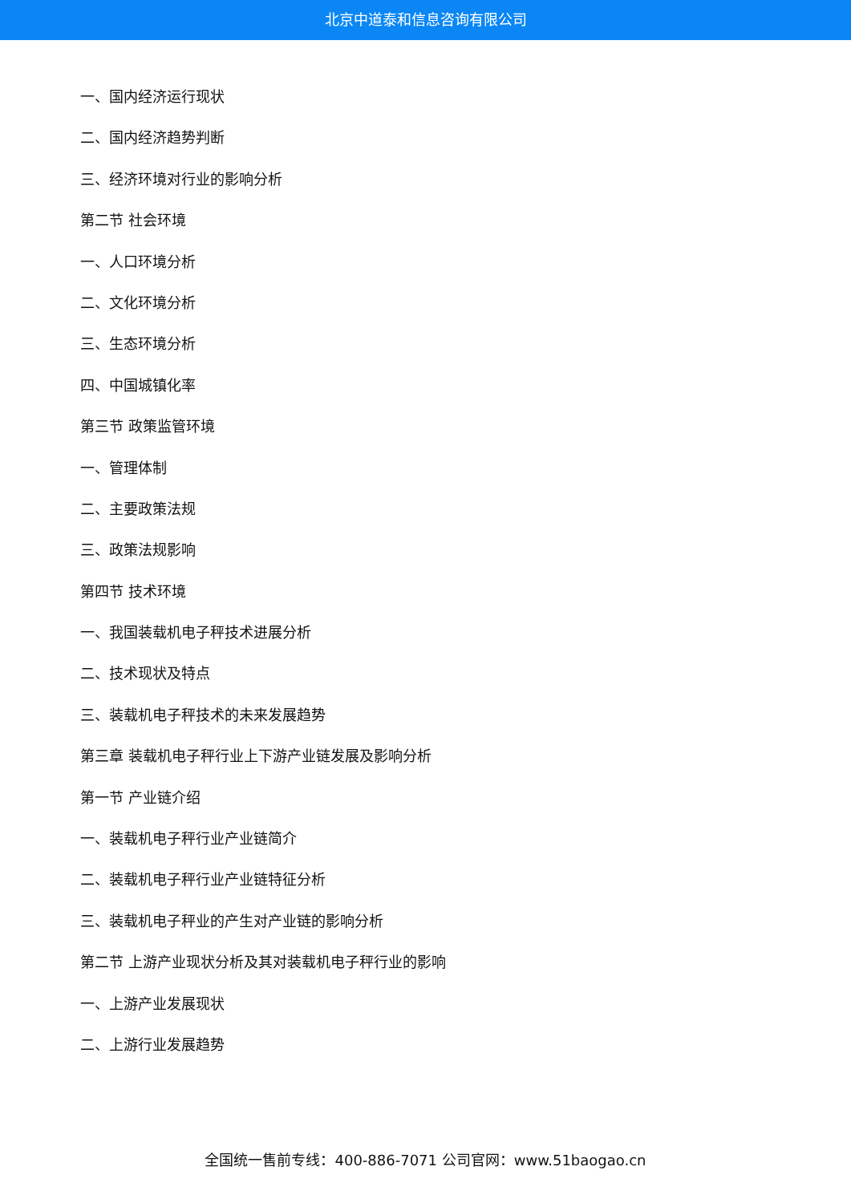北京中道泰和信息咨询有限公司
一、国内经济运行现状
二、国内经济趋势判断
三、经济环境对行业的影响分析
第二节 社会环境
一、人口环境分析
二、文化环境分析
三、生态环境分析
四、中国城镇化率
第三节 政策监管环境
一、管理体制
二、主要政策法规
三、政策法规影响
第四节 技术环境
一、我国装载机电子秤技术进展分析
二、技术现状及特点
三、装载机电子秤技术的未来发展趋势
第三章 装载机电子秤行业上下游产业链发展及影响分析
第一节 产业链介绍
一、装载机电子秤行业产业链简介
二、装载机电子秤行业产业链特征分析
三、装载机电子秤业的产生对产业链的影响分析
第二节 上游产业现状分析及其对装载机电子秤行业的影响
一、上游产业发展现状
二、上游行业发展趋势
全国统一售前专线：400-886-7071 公司官网：www.51baogao.cn